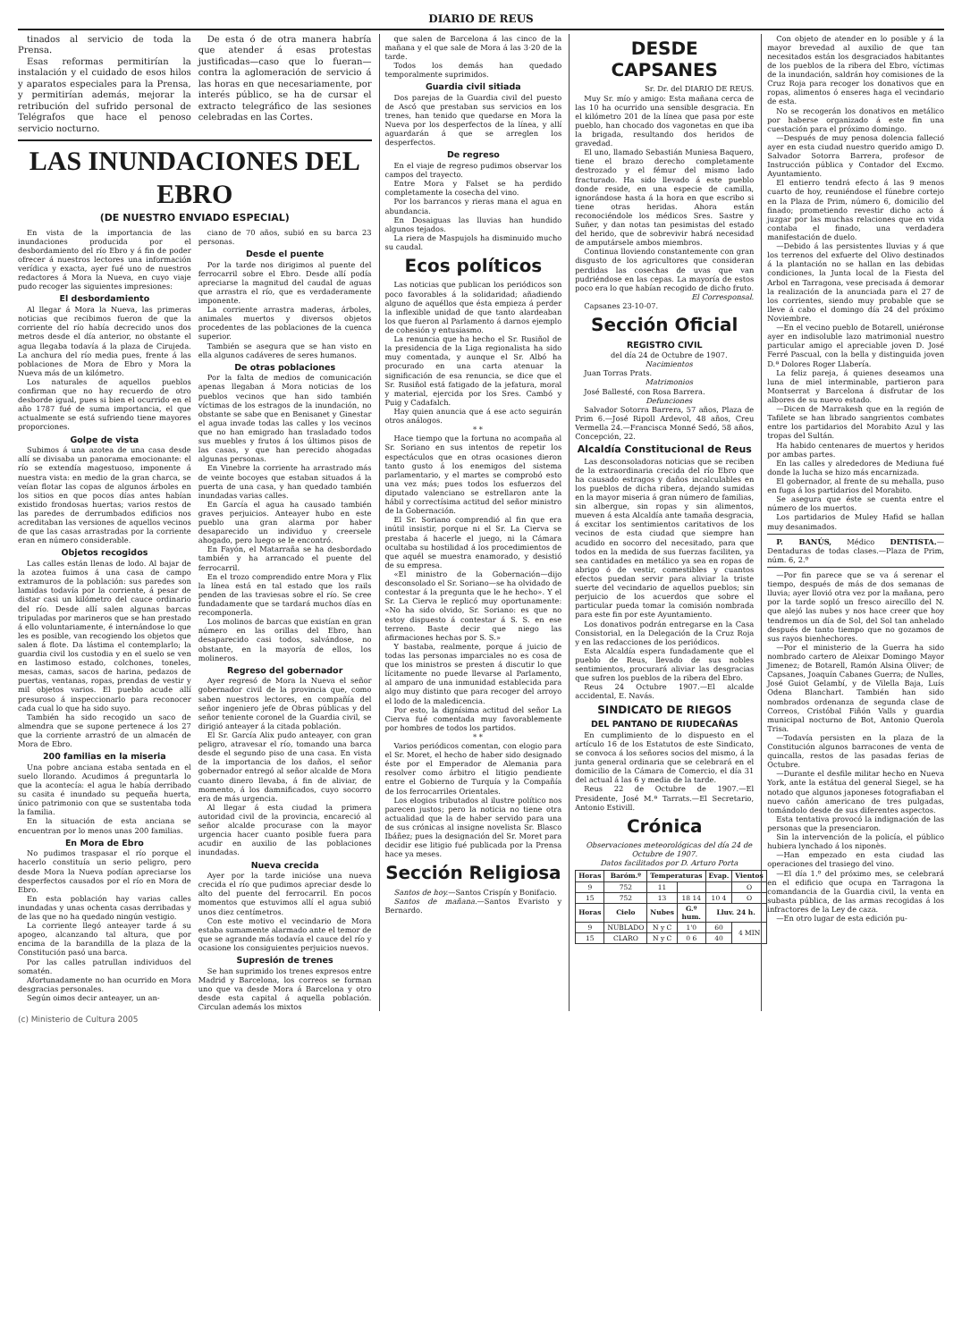DIARIO DE REUS
tinados al servicio de toda la Prensa.
Esas reformas permitirían la instalación y el cuidado de esos hilos y aparatos especiales para la Prensa, y permitirían además, mejorar la retribución del sufrido personal de Telégrafos que hace el penoso servicio nocturno.
De esta ó de otra manera habría que atender á esas protestas justificadas—caso que lo fueran—contra la aglomeración de servicio á las horas en que necesariamente, por interés público, se ha de cursar el extracto telegráfico de las sesiones celebradas en las Cortes.
LAS INUNDACIONES DEL EBRO
(DE NUESTRO ENVIADO ESPECIAL)
En vista de la importancia de las inundaciones producida por el desbordamiento del río Ebro y á fin de poder ofrecer á nuestros lectores una información verídica y exacta, ayer fué uno de nuestros redactores á Mora la Nueva, en cuyo viaje pudo recoger las siguientes impresiones:
El desbordamiento
Al llegar á Mora la Nueva, las primeras noticias que recibimos fueron de que la corriente del río había decrecido unos dos metros desde el día anterior, no obstante el agua llegaba todavía á la plaza de Cirujeda. La anchura del río media pues, frente á las poblaciones de Mora de Ebro y Mora la Nueva más de un kilómetro.
Los naturales de aquellos pueblos confirman que no hay recuerdo de otro desborde igual, pues si bien el ocurrido en el año 1787 fué de suma importancia, el que actualmente se está sufriendo tiene mayores proporciones.
Golpe de vista
Subimos á una azotea de una casa desde allí se divisaba un panorama emocionante: el río se extendía magestuoso, imponente á nuestra vista: en medio de la gran charca, se veían flotar las copas de algunos árboles en los sitios en que pocos días antes habían existido frondosas huertas; varios restos de las paredes de derrumbados edificios nos acreditaban las versiones de aquellos vecinos de que las casas arrastradas por la corriente eran en número considerable.
Objetos recogidos
Las calles están llenas de lodo. Al bajar de la azotea fuimos á una casa de campo extramuros de la población: sus paredes son lamidas todavía por la corriente, á pesar de distar casi un kilómetro del cauce ordinario del río. Desde allí salen algunas barcas tripuladas por marineros que se han prestado á ello voluntariamente, é internándose lo que les es posible, van recogiendo los objetos que salen á flote. Da lástima el contemplarlo; la guardia civil los custodia y en el suelo se ven en lastimoso estado, colchones, toneles, mesas, camas, sacos de harina, pedazos de puertas, ventanas, ropas, prendas de vestir y mil objetos varios. El pueblo acude allí presuroso á inspeccionarlo para reconocer cada cual lo que ha sido suyo.
También ha sido recogido un saco de almendra que se supone pertenece á los 27 que la corriente arrastró de un almacén de Mora de Ebro.
200 familias en la miseria
Una pobre anciana estaba sentada en el suelo llorando. Acudimos á preguntarla lo que la acontecía: el agua le había derribado su casita é inundado su pequeña huerta, único patrimonio con que se sustentaba toda la familia.
En la situación de esta anciana se encuentran por lo menos unas 200 familias.
En Mora de Ebro
No pudimos traspasar el río porque el hacerlo constituía un serio peligro, pero desde Mora la Nueva podían apreciarse los desperfectos causados por el río en Mora de Ebro.
En esta población hay varias calles inundadas y unas ochenta casas derribadas y de las que no ha quedado ningún vestigio.
La corriente llegó anteayer tarde á su apogeo, alcanzando tal altura, que por encima de la barandilla de la plaza de la Constitución pasó una barca.
Por las calles patrullan individuos del somatén.
Afortunadamente no han ocurrido en Mora desgracias personales.
Según oimos decir anteayer, un an-
ciano de 70 años, subió en su barca 23 personas.
Desde el puente
Por la tarde nos dirigimos al puente del ferrocarril sobre el Ebro. Desde allí podía apreciarse la magnitud del caudal de aguas que arrastra el río, que es verdaderamente imponente.
La corriente arrastra maderas, árboles, animales muertos y diversos objetos procedentes de las poblaciones de la cuenca superior.
También se asegura que se han visto en ella algunos cadáveres de seres humanos.
De otras poblaciones
Por la falta de medios de comunicación apenas llegaban á Mora noticias de los pueblos vecinos que han sido también víctimas de los estragos de la inundación, no obstante se sabe que en Benisanet y Ginestar el agua invade todas las calles y los vecinos que no han emigrado han trasladado todos sus muebles y frutos á los últimos pisos de las casas, y que han perecido ahogadas algunas personas.
En Vinebre la corriente ha arrastrado más de veinte bocoyes que estaban situados á la puerta de una casa, y han quedado también inundadas varias calles.
En García el agua ha causado también graves perjuicios. Anteayer hubo en este pueblo una gran alarma por haber desaparecido un individuo y creersele ahogado, pero luego se le encontró.
En Fayón, el Matarraña se ha desbordado también y ha arrancado el puente del ferrocarril.
En el trozo comprendido entre Mora y Flix la línea está en tal estado que los rails penden de las traviesas sobre el río. Se cree fundadamente que se tardará muchos días en recomponerla.
Los molinos de barcas que existían en gran número en las orillas del Ebro, han desaparecido casi todos, salvándose, no obstante, en la mayoría de ellos, los molineros.
Regreso del gobernador
Ayer regresó de Mora la Nueva el señor gobernador civil de la provincia que, como saben nuestros lectores, en compañía del señor ingeniero jefe de Obras públicas y del señor teniente coronel de la Guardia civil, se dirigió anteayer á la citada población.
El Sr. García Alix pudo anteayer, con gran peligro, atravesar el río, tomando una barca desde el segundo piso de una casa. En vista de la importancia de los daños, el señor gobernador entregó al señor alcalde de Mora cuanto dinero llevaba, á fin de aliviar, de momento, á los damnificados, cuyo socorro era de más urgencia.
Al llegar á esta ciudad la primera autoridad civil de la provincia, encareció al señor alcalde procurase con la mayor urgencia hacer cuanto posible fuera para acudir en auxilio de las poblaciones inundadas.
Nueva crecida
Ayer por la tarde inicióse una nueva crecida el río que pudimos apreciar desde lo alto del puente del ferrocarril. En pocos momentos que estuvimos allí el agua subió unos diez centímetros.
Con este motivo el vecindario de Mora estaba sumamente alarmado ante el temor de que se agrande más todavía el cauce del río y ocasione los consiguientes perjuicios nuevos.
Supresión de trenes
Se han suprimido los trenes expresos entre Madrid y Barcelona, los correos se forman uno que va desde Mora á Barcelona y otro desde esta capital á aquella población. Circulan además los mixtos
que salen de Barcelona á las cinco de la mañana y el que sale de Mora á las 3·20 de la tarde.
Todos los demás han quedado temporalmente suprimidos.
Guardia civil sitiada
Dos parejas de la Guardia civil del puesto de Ascó que prestaban sus servicios en los trenes, han tenido que quedarse en Mora la Nueva por los desperfectos de la línea, y allí aguardarán á que se arreglen los desperfectos.
De regreso
En el viaje de regreso pudimos observar los campos del trayecto.
Entre Mora y Falset se ha perdido completamente la cosecha del vino.
Por los barrancos y rieras mana el agua en abundancia.
En Dosaiguas las lluvias han hundido algunos tejados.
La riera de Maspujols ha disminuido mucho su caudal.
Ecos políticos
Las noticias que publican los periódicos son poco favorables á la solidaridad; añadiendo alguno de aquéllos que ésta empieza á perder la inflexible unidad de que tanto alardeaban los que fueron al Parlamento á darnos ejemplo de cohesión y entusiasmo.
La renuncia que ha hecho el Sr. Rusiñol de la presidencia de la Liga regionalista ha sido muy comentada, y aunque el Sr. Albó ha procurado en una carta atenuar la significación de esa renuncia, se dice que el Sr. Rusiñol está fatigado de la jefatura, moral y material, ejercida por los Sres. Cambó y Puig y Cadafalch.
Hay quien anuncia que á ese acto seguirán otros análogos.
* *
Hace tiempo que la fortuna no acompaña al Sr. Soriano en sus intentos de repetir los espectáculos que en otras ocasiones dieron tanto gusto á los enemigos del sistema parlamentario, y el martes se comprobó esto una vez más; pues todos los esfuerzos del diputado valenciano se estrellaron ante la hábil y correctísima actitud del señor ministro de la Gobernación.
El Sr. Soriano comprendió al fin que era inútil insistir, porque ni el Sr. La Cierva se prestaba á hacerle el juego, ni la Cámara ocultaba su hostilidad á los procedimientos de que aquél se muestra enamorado, y desistió de su empresa.
«El ministro de la Gobernación—dijo desconsolado el Sr. Soriano—se ha olvidado de contestar á la pregunta que le he hecho». Y el Sr. La Cierva le replicó muy oportunamente: «No ha sido olvido, Sr. Soriano: es que no estoy dispuesto á contestar á S. S. en ese terreno. Baste decir que niego las afirmaciones hechas por S. S.»
Y bastaba, realmente, porque á juicio de todas las personas imparciales no es cosa de que los ministros se presten á discutir lo que lícitamente no puede llevarse al Parlamento, al amparo de una inmunidad establecida para algo muy distinto que para recoger del arroyo el lodo de la maledicencia.
Por esto, la dignísima actitud del señor La Cierva fué comentada muy favorablemente por hombres de todos los partidos.
* *
Varios periódicos comentan, con elogio para el Sr. Moret, el hecho de haber sido designado éste por el Emperador de Alemania para resolver como árbitro el litigio pendiente entre el Gobierno de Turquía y la Compañía de los ferrocarriles Orientales.
Los elogios tributados al ilustre político nos parecen justos; pero la noticia no tiene otra actualidad que la de haber servido para una de sus crónicas al insigne novelista Sr. Blasco Ibáñez; pues la designación del Sr. Moret para decidir ese litigio fué publicada por la Prensa hace ya meses.
Sección Religiosa
Santos de hoy.—Santos Crispín y Bonifacio.
Santos de mañana.—Santos Evaristo y Bernardo.
DESDE CAPSANES
Sr. Dr. del DIARIO DE REUS.
Muy Sr. mío y amigo: Esta mañana cerca de las 10 ha ocurrido una sensible desgracia. En el kilómetro 201 de la línea que pasa por este pueblo, han chocado dos vagonetas en que iba la brigada, resultando dos heridos de gravedad.
El uno, llamado Sebastián Muniesa Baquero, tiene el brazo derecho completamente destrozado y el fémur del mismo lado fracturado. Ha sido llevado á este pueblo donde reside, en una especie de camilla, ignorándose hasta á la hora en que escribo si tiene otras heridas. Ahora están reconociéndole los médicos Sres. Sastre y Suñer, y dan notas tan pesimistas del estado del herido, que de sobrevivir habrá necesidad de amputársele ambos miembros.
Continua lloviendo constantemente con gran disgusto de los agricultores que consideran perdidas las cosechas de uvas que van pudriéndose en las cepas. La mayoría de estos poco era lo que habían recogido de dicho fruto.
El Corresponsal.
Capsanes 23-10-07.
Sección Oficial
REGISTRO CIVIL
del día 24 de Octubre de 1907.
Nacimientos
Juan Torras Prats.
Matrimonios
José Ballesté, con Rosa Barrera.
Defunciones
Salvador Sotorra Barrera, 57 años, Plaza de Prim 6.—José Ripoll Ardevol, 48 años, Creu Vermella 24.—Francisca Monné Sedó, 58 años, Concepción, 22.
Alcaldía Constitucional de Reus
Las desconsoladoras noticias que se reciben de la extraordinaria crecida del río Ebro que ha causado estragos y daños incalculables en los pueblos de dicha ribera, dejando sumidas en la mayor miseria á gran número de familias, sin albergue, sin ropas y sin alimentos, mueven á esta Alcaldía ante tamaña desgracia, á excitar los sentimientos caritativos de los vecinos de esta ciudad que siempre han acudido en socorro del necesitado, para que todos en la medida de sus fuerzas faciliten, ya sea cantidades en metálico ya sea en ropas de abrigo ó de vestir, comestibles y cuantos efectos puedan servir para aliviar la triste suerte del vecindario de aquellos pueblos; sin perjuicio de los acuerdos que sobre el particular pueda tomar la comisión nombrada para este fin por este Ayuntamiento.
Los donativos podrán entregarse en la Casa Consistorial, en la Delegación de la Cruz Roja y en las redacciones de los periódicos.
Esta Alcaldía espera fundadamente que el pueblo de Reus, llevado de sus nobles sentimientos, procurará aliviar las desgracias que sufren los pueblos de la ribera del Ebro.
Reus 24 Octubre 1907.—El alcalde accidental, E. Navás.
SINDICATO DE RIEGOS
DEL PANTANO DE RIUDECAÑAS
En cumplimiento de lo dispuesto en el artículo 16 de los Estatutos de este Sindicato, se convoca á los señores socios del mismo, á la junta general ordinaria que se celebrará en el domicilio de la Cámara de Comercio, el día 31 del actual á las 6 y media de la tarde.
Reus 22 de Octubre de 1907.—El Presidente, José M.ª Tarrats.—El Secretario, Antonio Estivill.
Crónica
Observaciones meteorológicas del día 24 de Octubre de 1907.
Datos facilitados por D. Arturo Porta
| Horas | Baróm.º | Temperaturas | | Evap. | Vientos |
| --- | --- | --- | --- | --- | --- |
| 9 | 752 | 11 | | | O |
| 15 | 752 | 13 | 18 14 | 10 4 | O |
| Horas | Cielo | Nubes | G.º hum. | Lluv. 24 h. | |
| 9 | NUBLADO | N y C | 1'0 | 60 | 4 MIN |
| 15 | CLARO | N y C | 0 6 | 40 | |
Con objeto de atender en lo posible y á la mayor brevedad al auxilio de que tan necesitados están los desgraciados habitantes de los pueblos de la ribera del Ebro, víctimas de la inundación, saldrán hoy comisiones de la Cruz Roja para recoger los donativos que en ropas, alimentos ó enseres haga el vecindario de esta.
No se recogerán los donativos en metálico por haberse organizado á este fin una cuestación para el próximo domingo.
—Después de muy penosa dolencia falleció ayer en esta ciudad nuestro querido amigo D. Salvador Sotorra Barrera, profesor de Instrucción pública y Contador del Excmo. Ayuntamiento.
El entierro tendrá efecto á las 9 menos cuarto de hoy, reuniéndose el fúnebre cortejo en la Plaza de Prim, número 6, domicilio del finado; prometiendo revestir dicho acto á juzgar por las muchas relaciones que en vida contaba el finado, una verdadera manifestación de duelo.
—Debido á las persistentes lluvias y á que los terrenos del exfuerte del Olivo destinados á la plantación no se hallan en las debidas condiciones, la Junta local de la Fiesta del Arbol en Tarragona, vese precisada á demorar la realización de la anunciada para el 27 de los corrientes, siendo muy probable que se lleve á cabo el domingo día 24 del próximo Noviembre.
—En el vecino pueblo de Botarell, uniéronse ayer en indisoluble lazo matrimonial nuestro particular amigo el apreciable joven D. José Ferré Pascual, con la bella y distinguida joven D.ª Dolores Roger Llabería.
La feliz pareja, á quienes deseamos una luna de miel interminable, partieron para Montserrat y Barcelona á disfrutar de los albores de su nuevo estado.
—Dicen de Marrakesh que en la región de Tafilete se han librado sangrientos combates entre los partidarios del Morabito Azul y las tropas del Sultán.
Ha habido centenares de muertos y heridos por ambas partes.
En las calles y alrededores de Mediuna fué donde la lucha se hizo más encarnizada.
El gobernador, al frente de su mehalla, puso en fuga á los partidarios del Morabito.
Se asegura que éste se cuenta entre el número de los muertos.
Los partidarios de Muley Hafid se hallan muy desanimados.
P. BANÚS, Médico DENTISTA.—Dentaduras de todas clases.—Plaza de Prim, núm. 6, 2.º
—Por fin parece que se va á serenar el tiempo, después de más de dos semanas de lluvia; ayer llovió otra vez por la mañana, pero por la tarde sopló un fresco airecillo del N. que alejó las nubes y nos hace creer que hoy tendremos un día de Sol, del Sol tan anhelado después de tanto tiempo que no gozamos de sus rayos bienhechores.
—Por el ministerio de la Guerra ha sido nombrado cartero de Aleixar Domingo Mayor Jimenez; de Botarell, Ramón Alsina Oliver; de Capsanes, Joaquín Cabanes Guerra; de Nulles, José Guiot Gelambí, y de Vilella Baja, Luís Odena Blanchart. También han sido nombrados ordenanza de segunda clase de Correos, Cristóbal Fiñón Valls y guardia municipal nocturno de Bot, Antonio Querola Trisa.
—Todavía persisten en la plaza de la Constitución algunos barracones de venta de quincalla, restos de las pasadas ferias de Octubre.
—Durante el desfile militar hecho en Nueva York, ante la estátua del general Siegel, se ha notado que algunos japoneses fotografiaban el nuevo cañón americano de tres pulgadas, tomándolo desde de sus diferentes aspectos.
Esta tentativa provocó la indignación de las personas que la presenciaron.
Sin la intervención de la policía, el público hubiera lynchado á los niponès.
—Han empezado en esta ciudad las operaciones del trasiego del vino.
—El día 1.º del próximo mes, se celebrará en el edificio que ocupa en Tarragona la comandancia de la Guardia civil, la venta en subasta pública, de las armas recogidas á los infractores de la Ley de caza.
—En otro lugar de esta edición pu-
(c) Ministerio de Cultura 2005